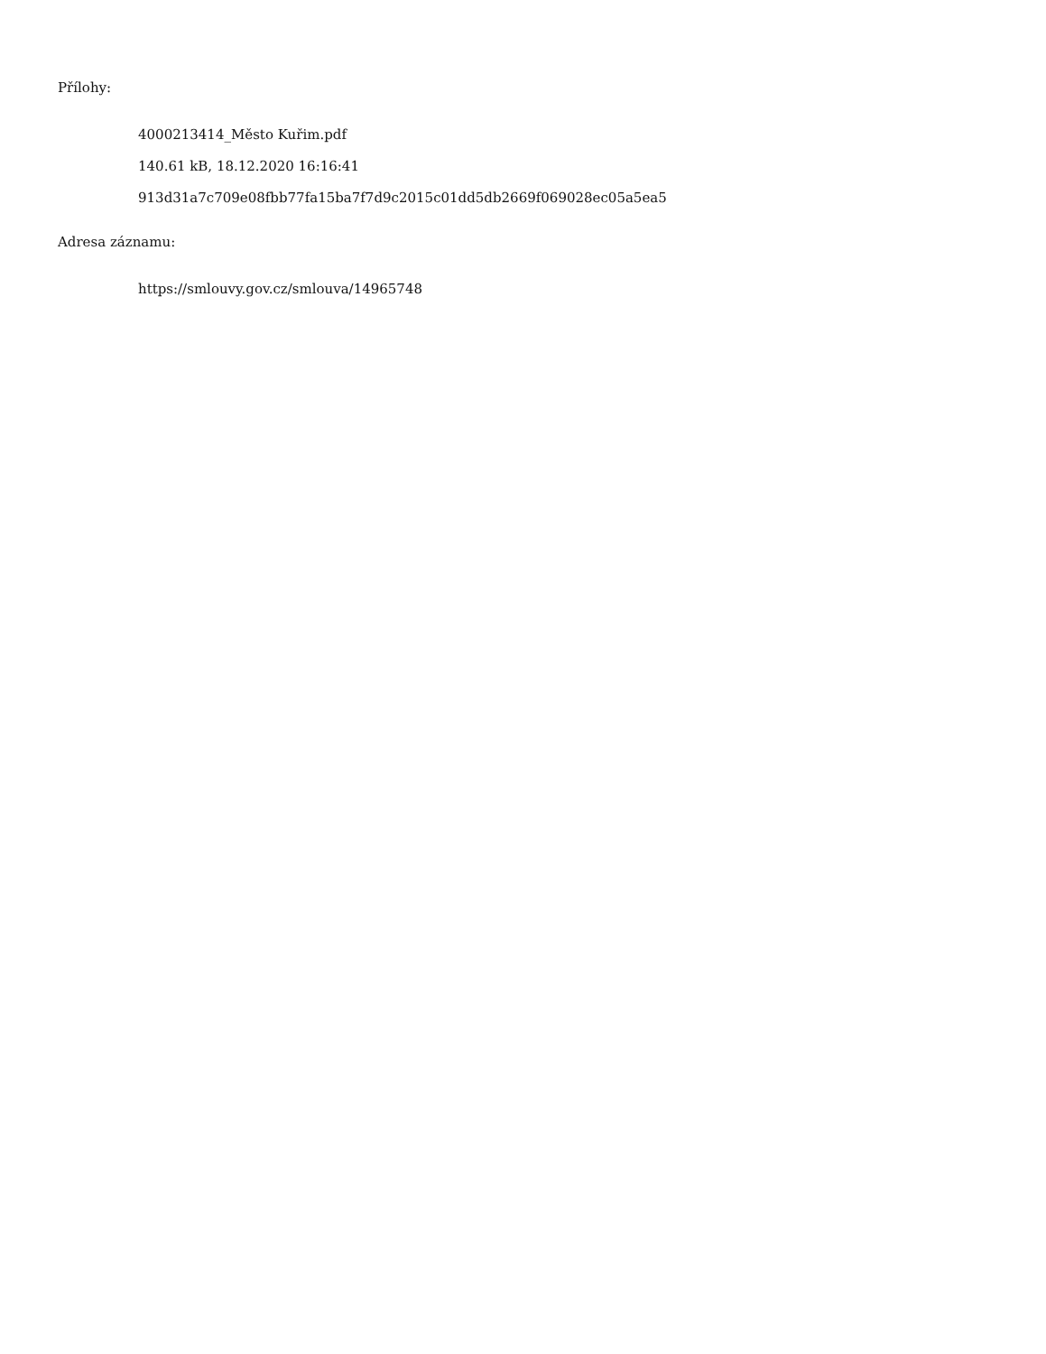Přílohy:
4000213414_Město Kuřim.pdf
140.61 kB, 18.12.2020 16:16:41
913d31a7c709e08fbb77fa15ba7f7d9c2015c01dd5db2669f069028ec05a5ea5
Adresa záznamu:
https://smlouvy.gov.cz/smlouva/14965748